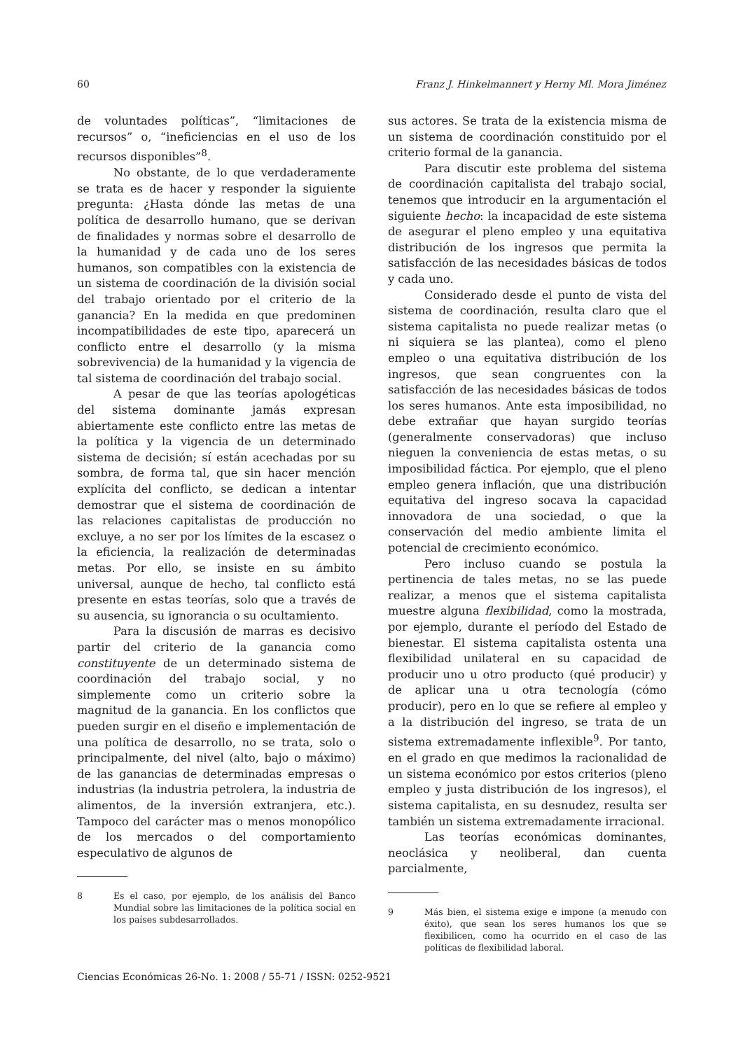60 Franz J. Hinkelmannert y Herny Ml. Mora Jiménez
de voluntades políticas”, “limitaciones de recursos” o, “ineficiencias en el uso de los recursos disponibles”<sup>8</sup>.
No obstante, de lo que verdaderamente se trata es de hacer y responder la siguiente pregunta: ¿Hasta dónde las metas de una política de desarrollo humano, que se derivan de finalidades y normas sobre el desarrollo de la humanidad y de cada uno de los seres humanos, son compatibles con la existencia de un sistema de coordinación de la división social del trabajo orientado por el criterio de la ganancia? En la medida en que predominen incompatibilidades de este tipo, aparecerá un conflicto entre el desarrollo (y la misma sobrevivencia) de la humanidad y la vigencia de tal sistema de coordinación del trabajo social.
A pesar de que las teorías apologéticas del sistema dominante jamás expresan abiertamente este conflicto entre las metas de la política y la vigencia de un determinado sistema de decisión; sí están acechadas por su sombra, de forma tal, que sin hacer mención explícita del conflicto, se dedican a intentar demostrar que el sistema de coordinación de las relaciones capitalistas de producción no excluye, a no ser por los límites de la escasez o la eficiencia, la realización de determinadas metas. Por ello, se insiste en su ámbito universal, aunque de hecho, tal conflicto está presente en estas teorías, solo que a través de su ausencia, su ignorancia o su ocultamiento.
Para la discusión de marras es decisivo partir del criterio de la ganancia como constituyente de un determinado sistema de coordinación del trabajo social, y no simplemente como un criterio sobre la magnitud de la ganancia. En los conflictos que pueden surgir en el diseño e implementación de una política de desarrollo, no se trata, solo o principalmente, del nivel (alto, bajo o máximo) de las ganancias de determinadas empresas o industrias (la industria petrolera, la industria de alimentos, de la inversión extranjera, etc.). Tampoco del carácter mas o menos monopólico de los mercados o del comportamiento especulativo de algunos de
8 Es el caso, por ejemplo, de los análisis del Banco Mundial sobre las limitaciones de la política social en los países subdesarrollados.
sus actores. Se trata de la existencia misma de un sistema de coordinación constituido por el criterio formal de la ganancia.
Para discutir este problema del sistema de coordinación capitalista del trabajo social, tenemos que introducir en la argumentación el siguiente hecho: la incapacidad de este sistema de asegurar el pleno empleo y una equitativa distribución de los ingresos que permita la satisfacción de las necesidades básicas de todos y cada uno.
Considerado desde el punto de vista del sistema de coordinación, resulta claro que el sistema capitalista no puede realizar metas (o ni siquiera se las plantea), como el pleno empleo o una equitativa distribución de los ingresos, que sean congruentes con la satisfacción de las necesidades básicas de todos los seres humanos. Ante esta imposibilidad, no debe extrañar que hayan surgido teorías (generalmente conservadoras) que incluso nieguen la conveniencia de estas metas, o su imposibilidad fáctica. Por ejemplo, que el pleno empleo genera inflación, que una distribución equitativa del ingreso socava la capacidad innovadora de una sociedad, o que la conservación del medio ambiente limita el potencial de crecimiento económico.
Pero incluso cuando se postula la pertinencia de tales metas, no se las puede realizar, a menos que el sistema capitalista muestre alguna flexibilidad, como la mostrada, por ejemplo, durante el período del Estado de bienestar. El sistema capitalista ostenta una flexibilidad unilateral en su capacidad de producir uno u otro producto (qué producir) y de aplicar una u otra tecnología (cómo producir), pero en lo que se refiere al empleo y a la distribución del ingreso, se trata de un sistema extremadamente inflexible<sup>9</sup>. Por tanto, en el grado en que medimos la racionalidad de un sistema económico por estos criterios (pleno empleo y justa distribución de los ingresos), el sistema capitalista, en su desnudez, resulta ser también un sistema extremadamente irracional.
Las teorías económicas dominantes, neoclásica y neoliberal, dan cuenta parcialmente,
9 Más bien, el sistema exige e impone (a menudo con éxito), que sean los seres humanos los que se flexibilicen, como ha ocurrido en el caso de las políticas de flexibilidad laboral.
Ciencias Económicas 26-No. 1: 2008 / 55-71 / ISSN: 0252-9521